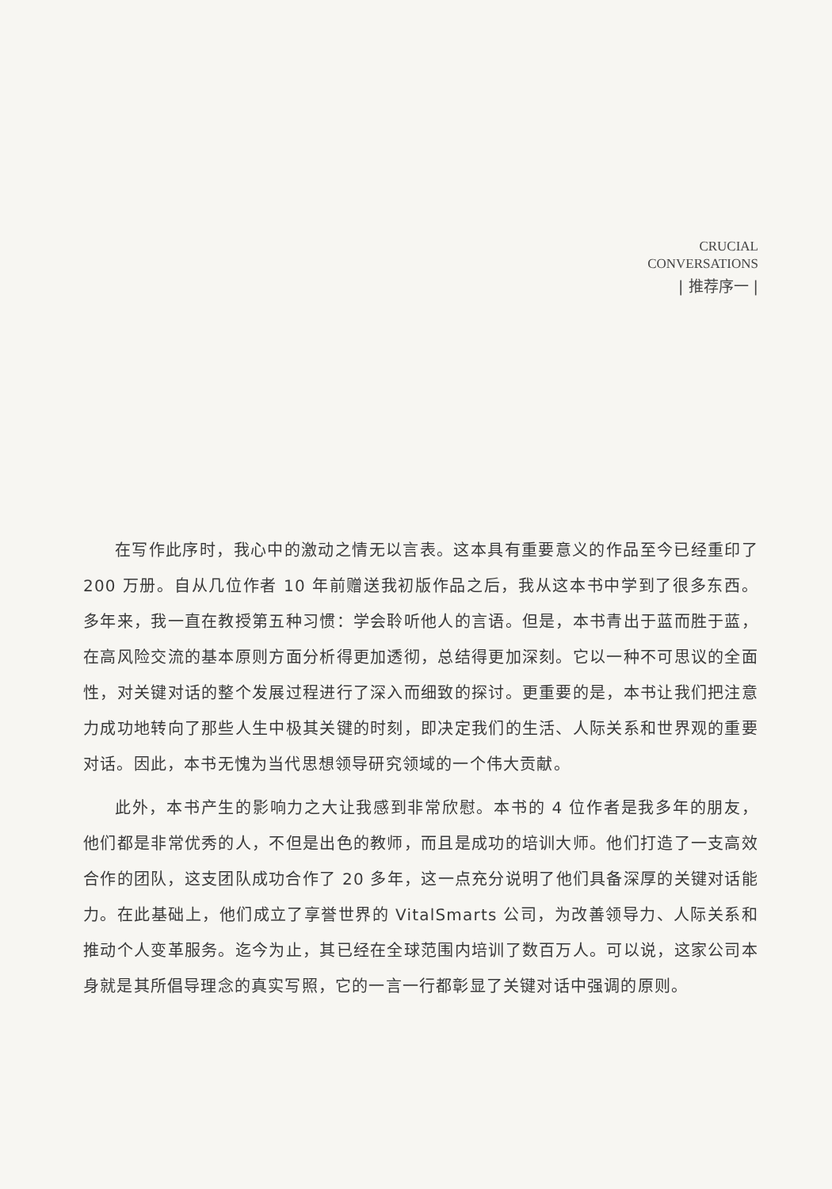CRUCIAL
CONVERSATIONS
| 推荐序一 |
在写作此序时，我心中的激动之情无以言表。这本具有重要意义的作品至今已经重印了 200 万册。自从几位作者 10 年前赠送我初版作品之后，我从这本书中学到了很多东西。多年来，我一直在教授第五种习惯：学会聆听他人的言语。但是，本书青出于蓝而胜于蓝，在高风险交流的基本原则方面分析得更加透彻，总结得更加深刻。它以一种不可思议的全面性，对关键对话的整个发展过程进行了深入而细致的探讨。更重要的是，本书让我们把注意力成功地转向了那些人生中极其关键的时刻，即决定我们的生活、人际关系和世界观的重要对话。因此，本书无愧为当代思想领导研究领域的一个伟大贡献。
此外，本书产生的影响力之大让我感到非常欣慰。本书的 4 位作者是我多年的朋友，他们都是非常优秀的人，不但是出色的教师，而且是成功的培训大师。他们打造了一支高效合作的团队，这支团队成功合作了 20 多年，这一点充分说明了他们具备深厚的关键对话能力。在此基础上，他们成立了享誉世界的 VitalSmarts 公司，为改善领导力、人际关系和推动个人变革服务。迄今为止，其已经在全球范围内培训了数百万人。可以说，这家公司本身就是其所倡导理念的真实写照，它的一言一行都彰显了关键对话中强调的原则。